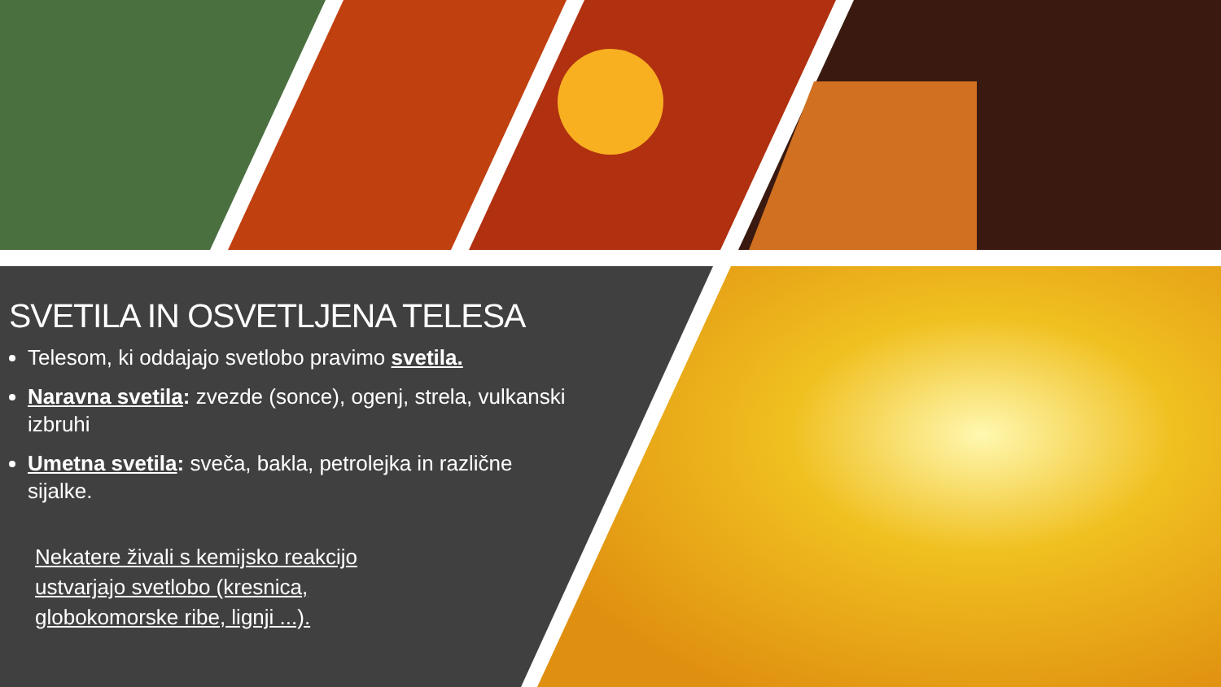SVETILA IN OSVETLJENA TELESA
Telesom, ki oddajajo svetlobo pravimo svetila.
Naravna svetila: zvezde (sonce), ogenj, strela, vulkanski izbruhi
Umetna svetila: sveča, bakla, petrolejka in različne sijalke.
Nekatere živali s kemijsko reakcijo ustvarjajo svetlobo (kresnica, globokomorske ribe, lignji ...).